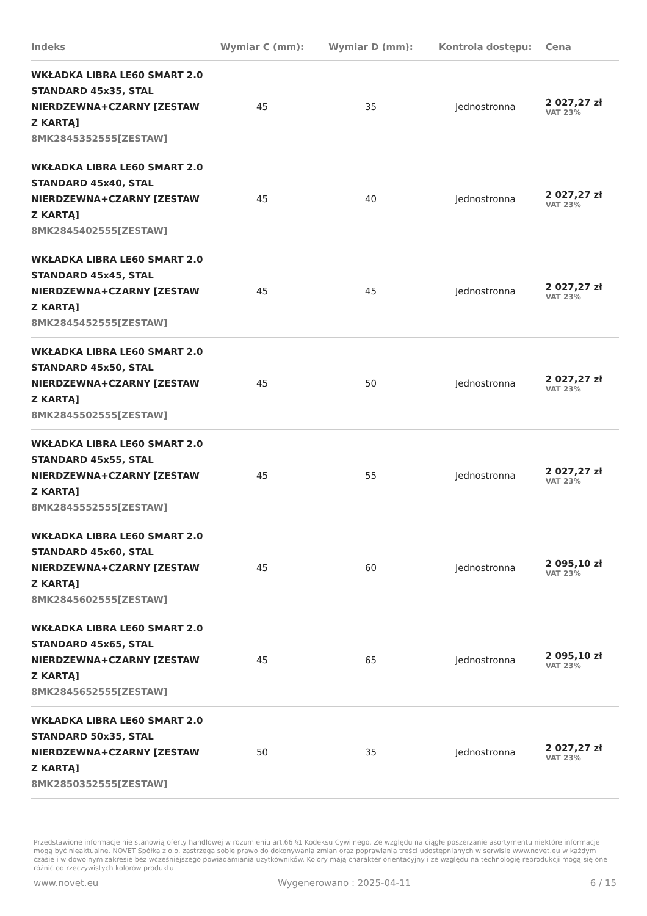| Indeks | Wymiar C (mm): | Wymiar D (mm): | Kontrola dostępu: | Cena |
| --- | --- | --- | --- | --- |
| WKŁADKA LIBRA LE60 SMART 2.0 STANDARD 45x35, STAL NIERDZEWNA+CZARNY [ZESTAW Z KARTĄ] 8MK2845352555[ZESTAW] | 45 | 35 | Jednostronna | 2 027,27 zł VAT 23% |
| WKŁADKA LIBRA LE60 SMART 2.0 STANDARD 45x40, STAL NIERDZEWNA+CZARNY [ZESTAW Z KARTĄ] 8MK2845402555[ZESTAW] | 45 | 40 | Jednostronna | 2 027,27 zł VAT 23% |
| WKŁADKA LIBRA LE60 SMART 2.0 STANDARD 45x45, STAL NIERDZEWNA+CZARNY [ZESTAW Z KARTĄ] 8MK2845452555[ZESTAW] | 45 | 45 | Jednostronna | 2 027,27 zł VAT 23% |
| WKŁADKA LIBRA LE60 SMART 2.0 STANDARD 45x50, STAL NIERDZEWNA+CZARNY [ZESTAW Z KARTĄ] 8MK2845502555[ZESTAW] | 45 | 50 | Jednostronna | 2 027,27 zł VAT 23% |
| WKŁADKA LIBRA LE60 SMART 2.0 STANDARD 45x55, STAL NIERDZEWNA+CZARNY [ZESTAW Z KARTĄ] 8MK2845552555[ZESTAW] | 45 | 55 | Jednostronna | 2 027,27 zł VAT 23% |
| WKŁADKA LIBRA LE60 SMART 2.0 STANDARD 45x60, STAL NIERDZEWNA+CZARNY [ZESTAW Z KARTĄ] 8MK2845602555[ZESTAW] | 45 | 60 | Jednostronna | 2 095,10 zł VAT 23% |
| WKŁADKA LIBRA LE60 SMART 2.0 STANDARD 45x65, STAL NIERDZEWNA+CZARNY [ZESTAW Z KARTĄ] 8MK2845652555[ZESTAW] | 45 | 65 | Jednostronna | 2 095,10 zł VAT 23% |
| WKŁADKA LIBRA LE60 SMART 2.0 STANDARD 50x35, STAL NIERDZEWNA+CZARNY [ZESTAW Z KARTĄ] 8MK2850352555[ZESTAW] | 50 | 35 | Jednostronna | 2 027,27 zł VAT 23% |
Przedstawione informacje nie stanowią oferty handlowej w rozumieniu art.66 §1 Kodeksu Cywilnego. Ze względu na ciągłe poszerzanie asortymentu niektóre informacje mogą być nieaktualne. NOVET Spółka z o.o. zastrzega sobie prawo do dokonywania zmian oraz poprawiania treści udostępnianych w serwisie www.novet.eu w każdym czasie i w dowolnym zakresie bez wcześniejszego powiadamiania użytkowników. Kolory mają charakter orientacyjny i ze względu na technologię reprodukcji mogą się one różnić od rzeczywistych kolorów produktu.
www.novet.eu Wygenerowano : 2025-04-11 6 / 15